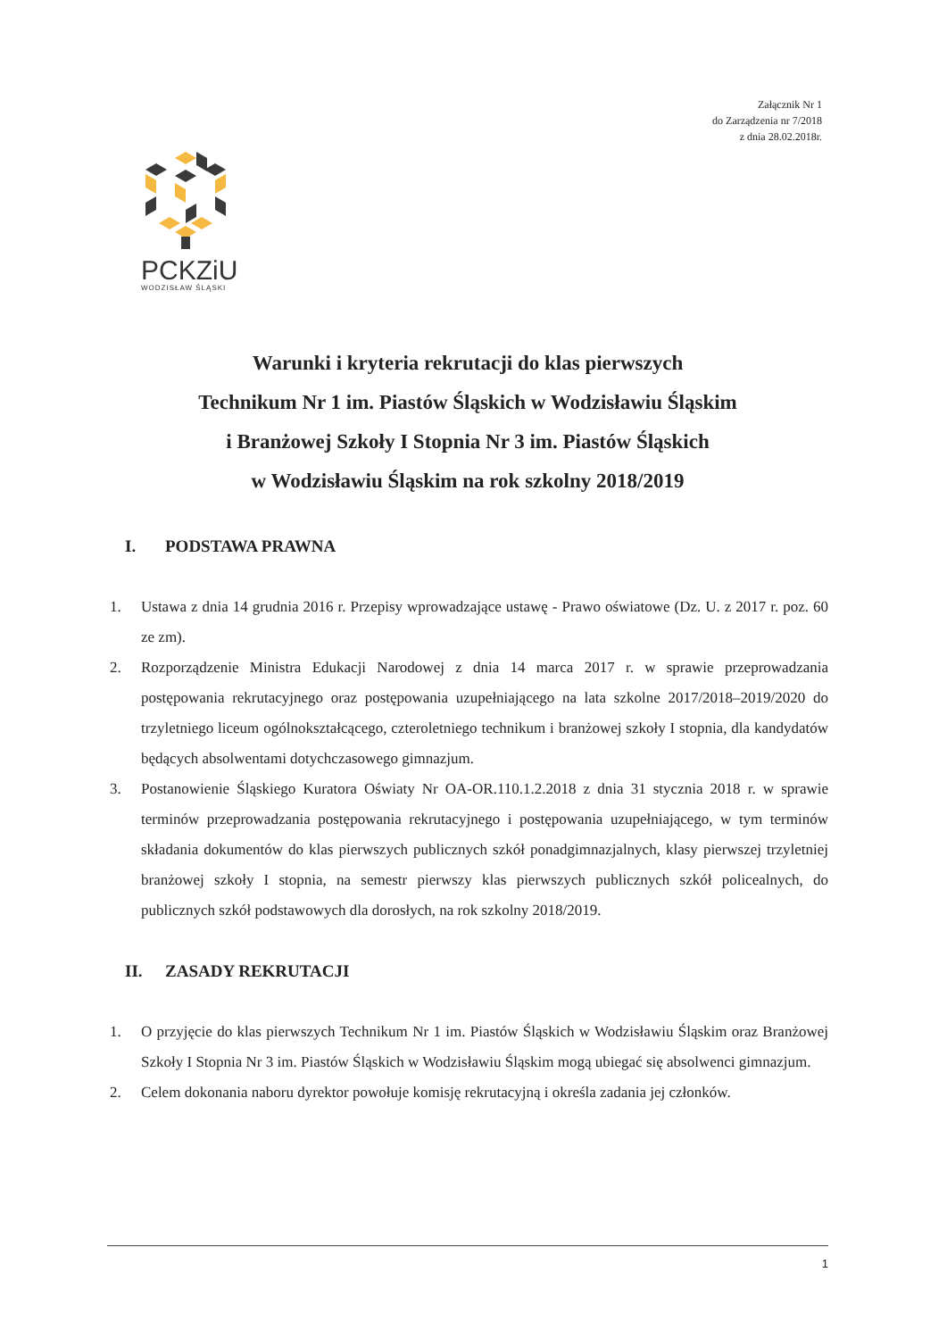Załącznik Nr 1
do Zarządzenia nr 7/2018
z dnia 28.02.2018r.
PCKZiU
WODZISŁAW ŚLĄSKI
Warunki i kryteria rekrutacji do klas pierwszych
Technikum Nr 1 im. Piastów Śląskich w Wodzisławiu Śląskim
i Branżowej Szkoły I Stopnia Nr 3 im. Piastów Śląskich
w Wodzisławiu Śląskim na rok szkolny 2018/2019
I. PODSTAWA PRAWNA
1. Ustawa z dnia 14 grudnia 2016 r. Przepisy wprowadzające ustawę - Prawo oświatowe (Dz. U. z 2017 r. poz. 60 ze zm).
2. Rozporządzenie Ministra Edukacji Narodowej z dnia 14 marca 2017 r. w sprawie przeprowadzania postępowania rekrutacyjnego oraz postępowania uzupełniającego na lata szkolne 2017/2018–2019/2020 do trzyletniego liceum ogólnokształcącego, czteroletniego technikum i branżowej szkoły I stopnia, dla kandydatów będących absolwentami dotychczasowego gimnazjum.
3. Postanowienie Śląskiego Kuratora Oświaty Nr OA-OR.110.1.2.2018 z dnia 31 stycznia 2018 r. w sprawie terminów przeprowadzania postępowania rekrutacyjnego i postępowania uzupełniającego, w tym terminów składania dokumentów do klas pierwszych publicznych szkół ponadgimnazjalnych, klasy pierwszej trzyletniej branżowej szkoły I stopnia, na semestr pierwszy klas pierwszych publicznych szkół policealnych, do publicznych szkół podstawowych dla dorosłych, na rok szkolny 2018/2019.
II. ZASADY REKRUTACJI
1. O przyjęcie do klas pierwszych Technikum Nr 1 im. Piastów Śląskich w Wodzisławiu Śląskim oraz Branżowej Szkoły I Stopnia Nr 3 im. Piastów Śląskich w Wodzisławiu Śląskim mogą ubiegać się absolwenci gimnazjum.
2. Celem dokonania naboru dyrektor powołuje komisję rekrutacyjną i określa zadania jej członków.
1